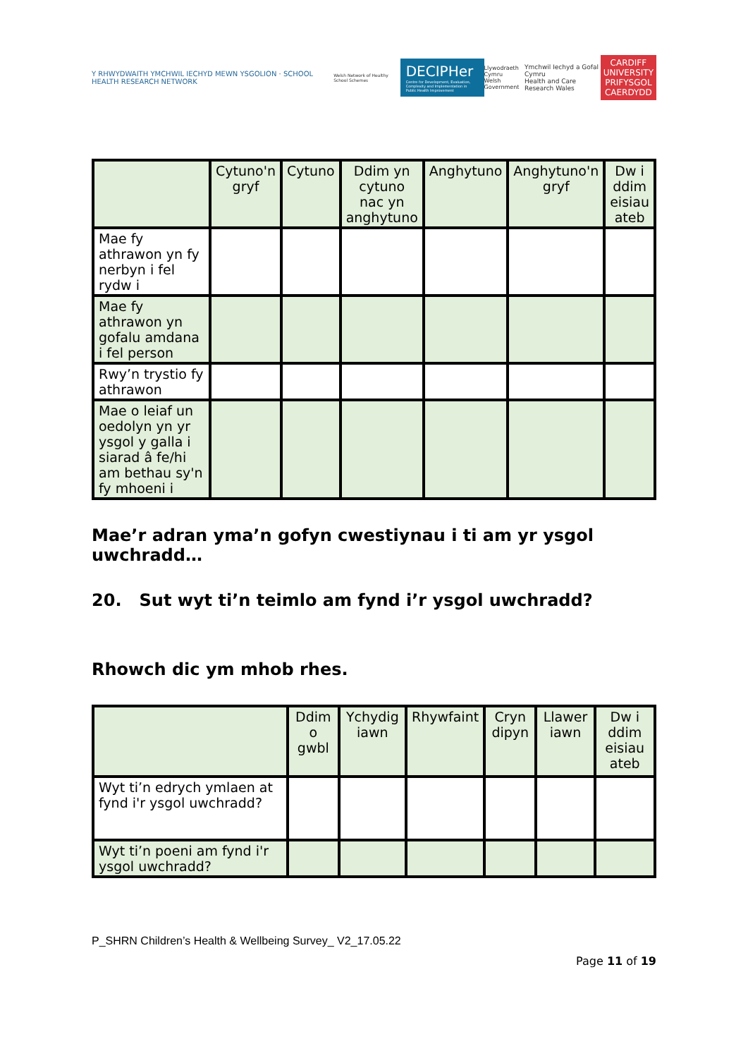Y RHWYDWAITH YMCHWIL IECHYD MEWN YSGOLION · SCHOOL HEALTH RESEARCH NETWORK
Welsh Network of Healthy School Schemes
DECIPHer
Centre for Development, Evaluation, Complexity and Implementation in Public Health Improvement
Llywodraeth Cymru
Welsh Government
Ymchwil Iechyd a Gofal Cymru
Health and Care Research Wales
CARDIFF
UNIVERSITY
PRIFYSGOL
CAERDYDD
| | Cytuno'n gryf | Cytuno | Ddim yn cytuno nac yn anghytuno | Anghytuno | Anghytuno'n gryf | Dw i ddim eisiau ateb |
| --- | --- | --- | --- | --- | --- | --- |
| Mae fy athrawon yn fy nerbyn i fel rydw i | | | | | | |
| Mae fy athrawon yn gofalu amdana i fel person | | | | | | |
| Rwy’n trystio fy athrawon | | | | | | |
| Mae o leiaf un oedolyn yn yr ysgol y galla i siarad â fe/hi am bethau sy'n fy mhoeni i | | | | | | |
Mae’r adran yma’n gofyn cwestiynau i ti am yr ysgol uwchradd…
20. Sut wyt ti’n teimlo am fynd i’r ysgol uwchradd?
Rhowch dic ym mhob rhes.
| | Ddim o gwbl | Ychydig iawn | Rhywfaint | Cryn dipyn | Llawer iawn | Dw i ddim eisiau ateb |
| --- | --- | --- | --- | --- | --- | --- |
| Wyt ti’n edrych ymlaen at fynd i'r ysgol uwchradd? | | | | | | |
| Wyt ti’n poeni am fynd i'r ysgol uwchradd? | | | | | | |
P_SHRN Children’s Health & Wellbeing Survey_ V2_17.05.22
Page 11 of 19